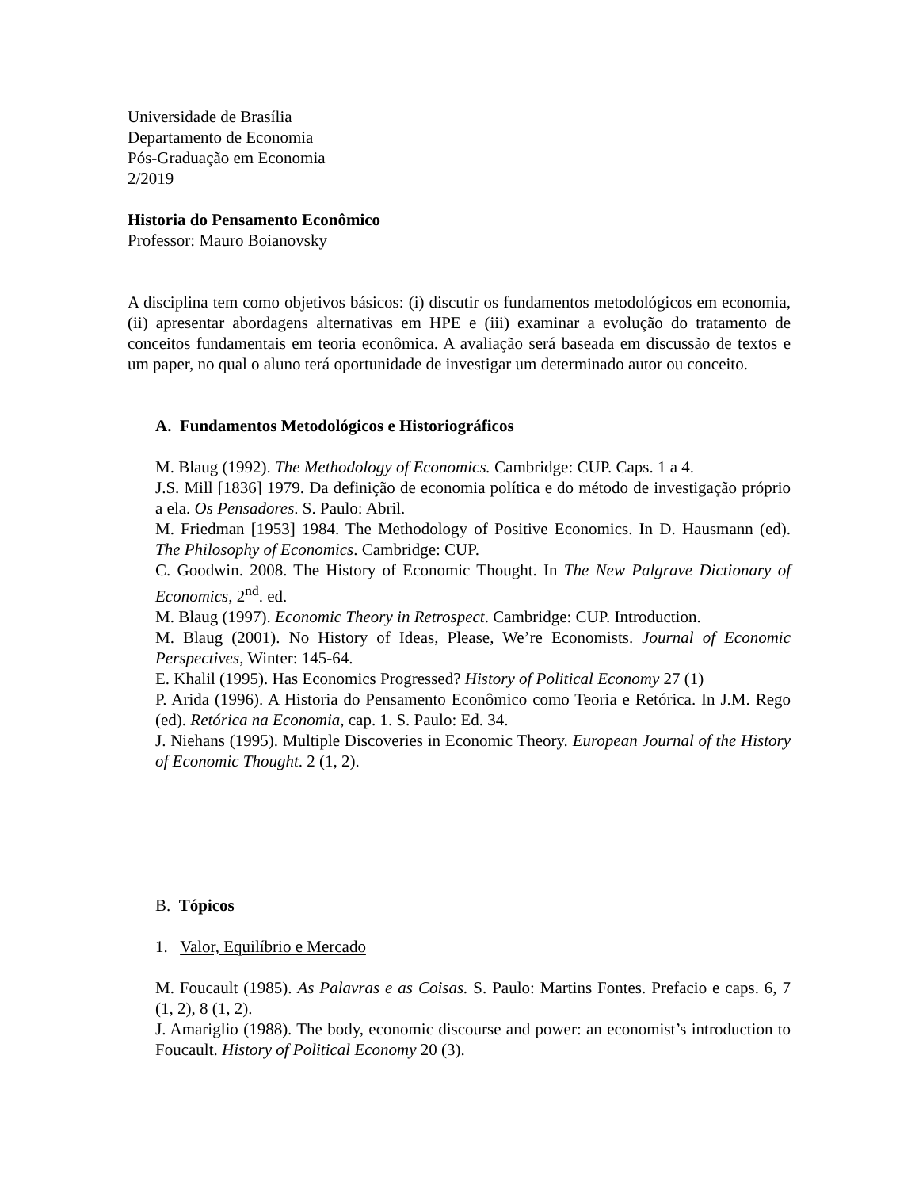Universidade de Brasília
Departamento de Economia
Pós-Graduação em Economia
2/2019
Historia do Pensamento Econômico
Professor: Mauro Boianovsky
A disciplina tem como objetivos básicos: (i) discutir os fundamentos metodológicos em economia, (ii) apresentar abordagens alternativas em HPE e (iii) examinar a evolução do tratamento de conceitos fundamentais em teoria econômica. A avaliação será baseada em discussão de textos e um paper, no qual o aluno terá oportunidade de investigar um determinado autor ou conceito.
A. Fundamentos Metodológicos e Historiográficos
M. Blaug (1992). The Methodology of Economics. Cambridge: CUP. Caps. 1 a 4.
J.S. Mill [1836] 1979. Da definição de economia política e do método de investigação próprio a ela. Os Pensadores. S. Paulo: Abril.
M. Friedman [1953] 1984. The Methodology of Positive Economics. In D. Hausmann (ed). The Philosophy of Economics. Cambridge: CUP.
C. Goodwin. 2008. The History of Economic Thought. In The New Palgrave Dictionary of Economics, 2<sup>nd</sup>. ed.
M. Blaug (1997). Economic Theory in Retrospect. Cambridge: CUP. Introduction.
M. Blaug (2001). No History of Ideas, Please, We’re Economists. Journal of Economic Perspectives, Winter: 145-64.
E. Khalil (1995). Has Economics Progressed? History of Political Economy 27 (1)
P. Arida (1996). A Historia do Pensamento Econômico como Teoria e Retórica. In J.M. Rego (ed). Retórica na Economia, cap. 1. S. Paulo: Ed. 34.
J. Niehans (1995). Multiple Discoveries in Economic Theory. European Journal of the History of Economic Thought. 2 (1, 2).
B. Tópicos
1. Valor, Equilíbrio e Mercado
M. Foucault (1985). As Palavras e as Coisas. S. Paulo: Martins Fontes. Prefacio e caps. 6, 7 (1, 2), 8 (1, 2).
J. Amariglio (1988). The body, economic discourse and power: an economist’s introduction to Foucault. History of Political Economy 20 (3).